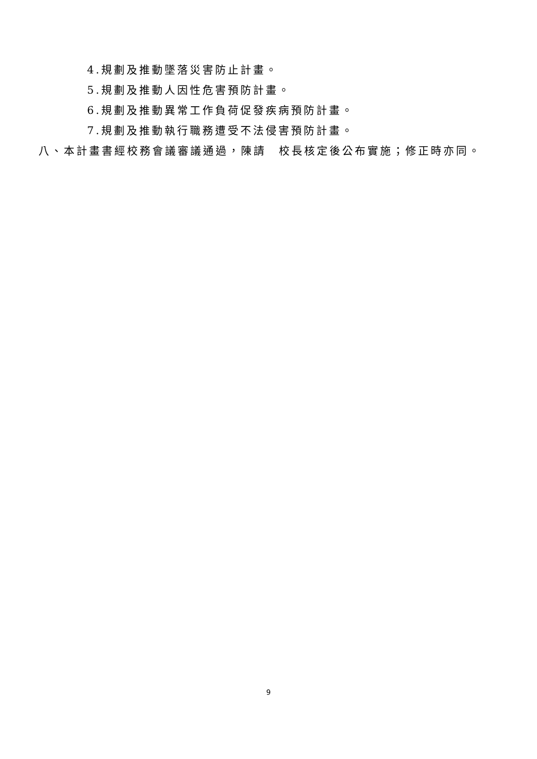4.規劃及推動墜落災害防止計畫。
5.規劃及推動人因性危害預防計畫。
6.規劃及推動異常工作負荷促發疾病預防計畫。
7.規劃及推動執行職務遭受不法侵害預防計畫。
八、本計畫書經校務會議審議通過，陳請　校長核定後公布實施；修正時亦同。
9